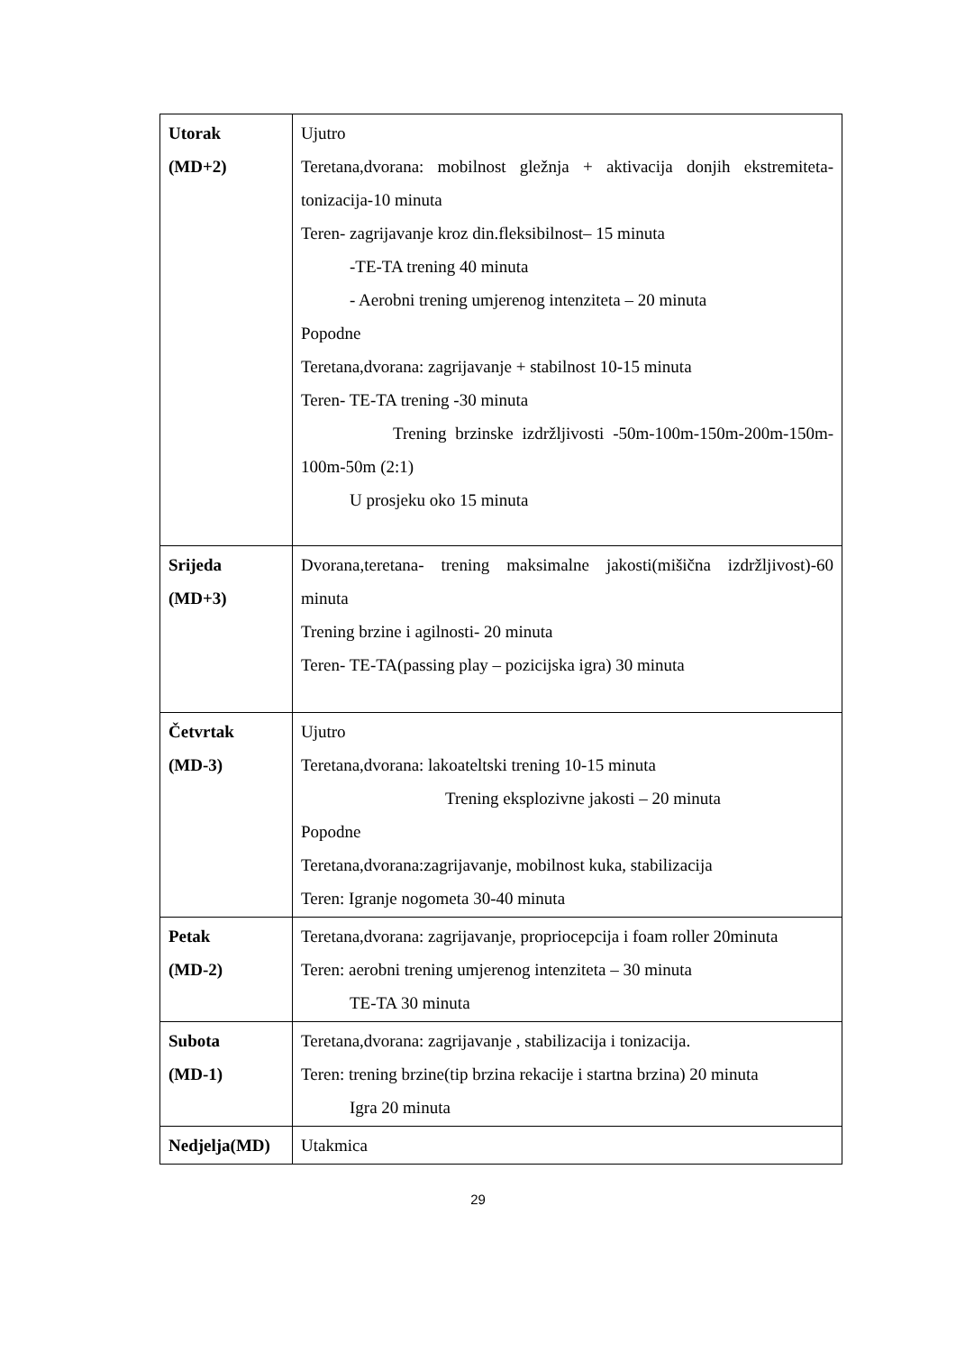| Utorak (MD+2) | Ujutro Teretana,dvorana: mobilnost gležnja + aktivacija donjih ekstremiteta-tonizacija-10 minuta Teren- zagrijavanje kroz din.fleksibilnost– 15 minuta -TE-TA trening 40 minuta - Aerobni trening umjerenog intenziteta – 20 minuta Popodne Teretana,dvorana: zagrijavanje + stabilnost 10-15 minuta Teren- TE-TA trening -30 minuta Trening brzinske izdržljivosti -50m-100m-150m-200m-150m-100m-50m (2:1) U prosjeku oko 15 minuta |
| Srijeda (MD+3) | Dvorana,teretana- trening maksimalne jakosti(mišična izdržljivost)-60 minuta Trening brzine i agilnosti- 20 minuta Teren- TE-TA(passing play – pozicijska igra) 30 minuta |
| Četvrtak (MD-3) | Ujutro Teretana,dvorana: lakoateltski trening 10-15 minuta Trening eksplozivne jakosti – 20 minuta Popodne Teretana,dvorana:zagrijavanje, mobilnost kuka, stabilizacija Teren: Igranje nogometa 30-40 minuta |
| Petak (MD-2) | Teretana,dvorana: zagrijavanje, propriocepcija i foam roller 20minuta Teren: aerobni trening umjerenog intenziteta – 30 minuta TE-TA 30 minuta |
| Subota (MD-1) | Teretana,dvorana: zagrijavanje , stabilizacija i tonizacija. Teren: trening brzine(tip brzina rekacije i startna brzina) 20 minuta Igra 20 minuta |
| Nedjelja(MD) | Utakmica |
29